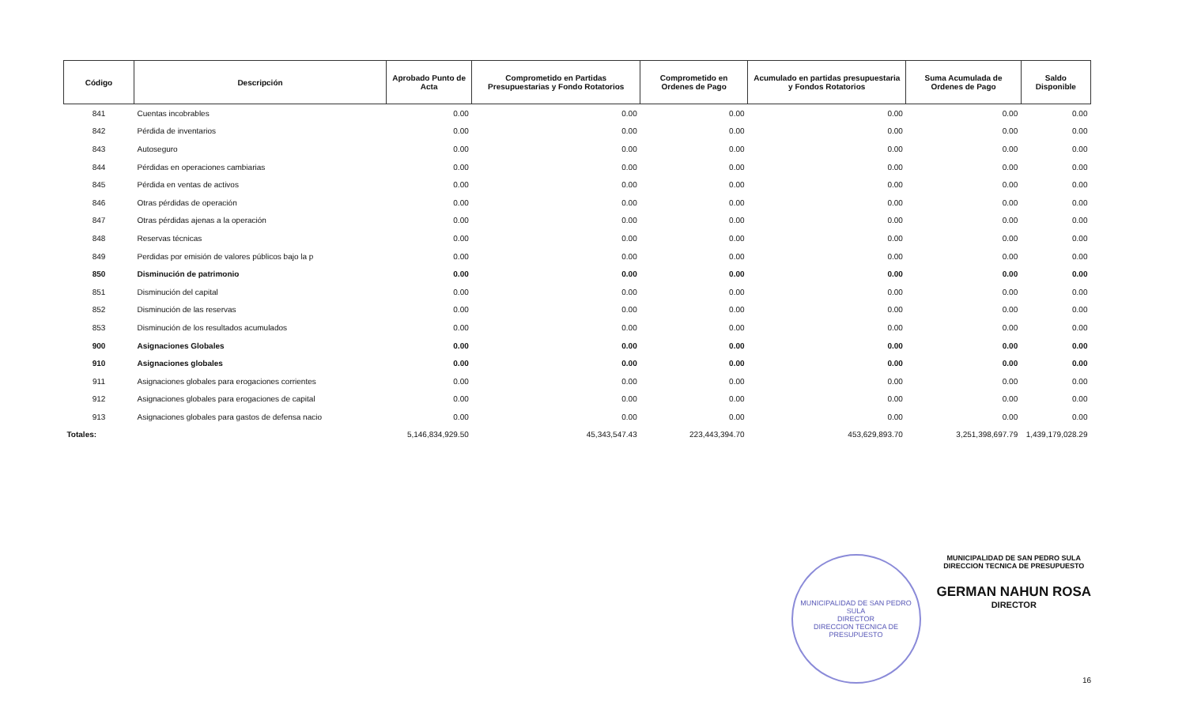| Código | Descripción | Aprobado Punto de Acta | Comprometido en Partidas Presupuestarias y Fondo Rotatorios | Comprometido en Ordenes de Pago | Acumulado en partidas presupuestaria y Fondos Rotatorios | Suma Acumulada de Ordenes de Pago | Saldo Disponible |
| --- | --- | --- | --- | --- | --- | --- | --- |
| 841 | Cuentas incobrables | 0.00 | 0.00 | 0.00 | 0.00 | 0.00 | 0.00 |
| 842 | Pérdida de inventarios | 0.00 | 0.00 | 0.00 | 0.00 | 0.00 | 0.00 |
| 843 | Autoseguro | 0.00 | 0.00 | 0.00 | 0.00 | 0.00 | 0.00 |
| 844 | Pérdidas en operaciones cambiarias | 0.00 | 0.00 | 0.00 | 0.00 | 0.00 | 0.00 |
| 845 | Pérdida en ventas de activos | 0.00 | 0.00 | 0.00 | 0.00 | 0.00 | 0.00 |
| 846 | Otras pérdidas de operación | 0.00 | 0.00 | 0.00 | 0.00 | 0.00 | 0.00 |
| 847 | Otras pérdidas ajenas a la operación | 0.00 | 0.00 | 0.00 | 0.00 | 0.00 | 0.00 |
| 848 | Reservas técnicas | 0.00 | 0.00 | 0.00 | 0.00 | 0.00 | 0.00 |
| 849 | Perdidas por emisión de valores públicos bajo la p | 0.00 | 0.00 | 0.00 | 0.00 | 0.00 | 0.00 |
| 850 | Disminución de patrimonio | 0.00 | 0.00 | 0.00 | 0.00 | 0.00 | 0.00 |
| 851 | Disminución del capital | 0.00 | 0.00 | 0.00 | 0.00 | 0.00 | 0.00 |
| 852 | Disminución de las reservas | 0.00 | 0.00 | 0.00 | 0.00 | 0.00 | 0.00 |
| 853 | Disminución de los resultados acumulados | 0.00 | 0.00 | 0.00 | 0.00 | 0.00 | 0.00 |
| 900 | Asignaciones Globales | 0.00 | 0.00 | 0.00 | 0.00 | 0.00 | 0.00 |
| 910 | Asignaciones globales | 0.00 | 0.00 | 0.00 | 0.00 | 0.00 | 0.00 |
| 911 | Asignaciones globales para erogaciones corrientes | 0.00 | 0.00 | 0.00 | 0.00 | 0.00 | 0.00 |
| 912 | Asignaciones globales para erogaciones de capital | 0.00 | 0.00 | 0.00 | 0.00 | 0.00 | 0.00 |
| 913 | Asignaciones globales para gastos de defensa nacio | 0.00 | 0.00 | 0.00 | 0.00 | 0.00 | 0.00 |
| Totales: | | 5,146,834,929.50 | 45,343,547.43 | 223,443,394.70 | 453,629,893.70 | 3,251,398,697.79 | 1,439,179,028.29 |
MUNICIPALIDAD DE SAN PEDRO SULA
DIRECTOR
DIRECCION TECNICA DE PRESUPUESTO
MUNICIPALIDAD DE SAN PEDRO SULA
DIRECCION TECNICA DE PRESUPUESTO
GERMAN NAHUN ROSA
DIRECTOR
16